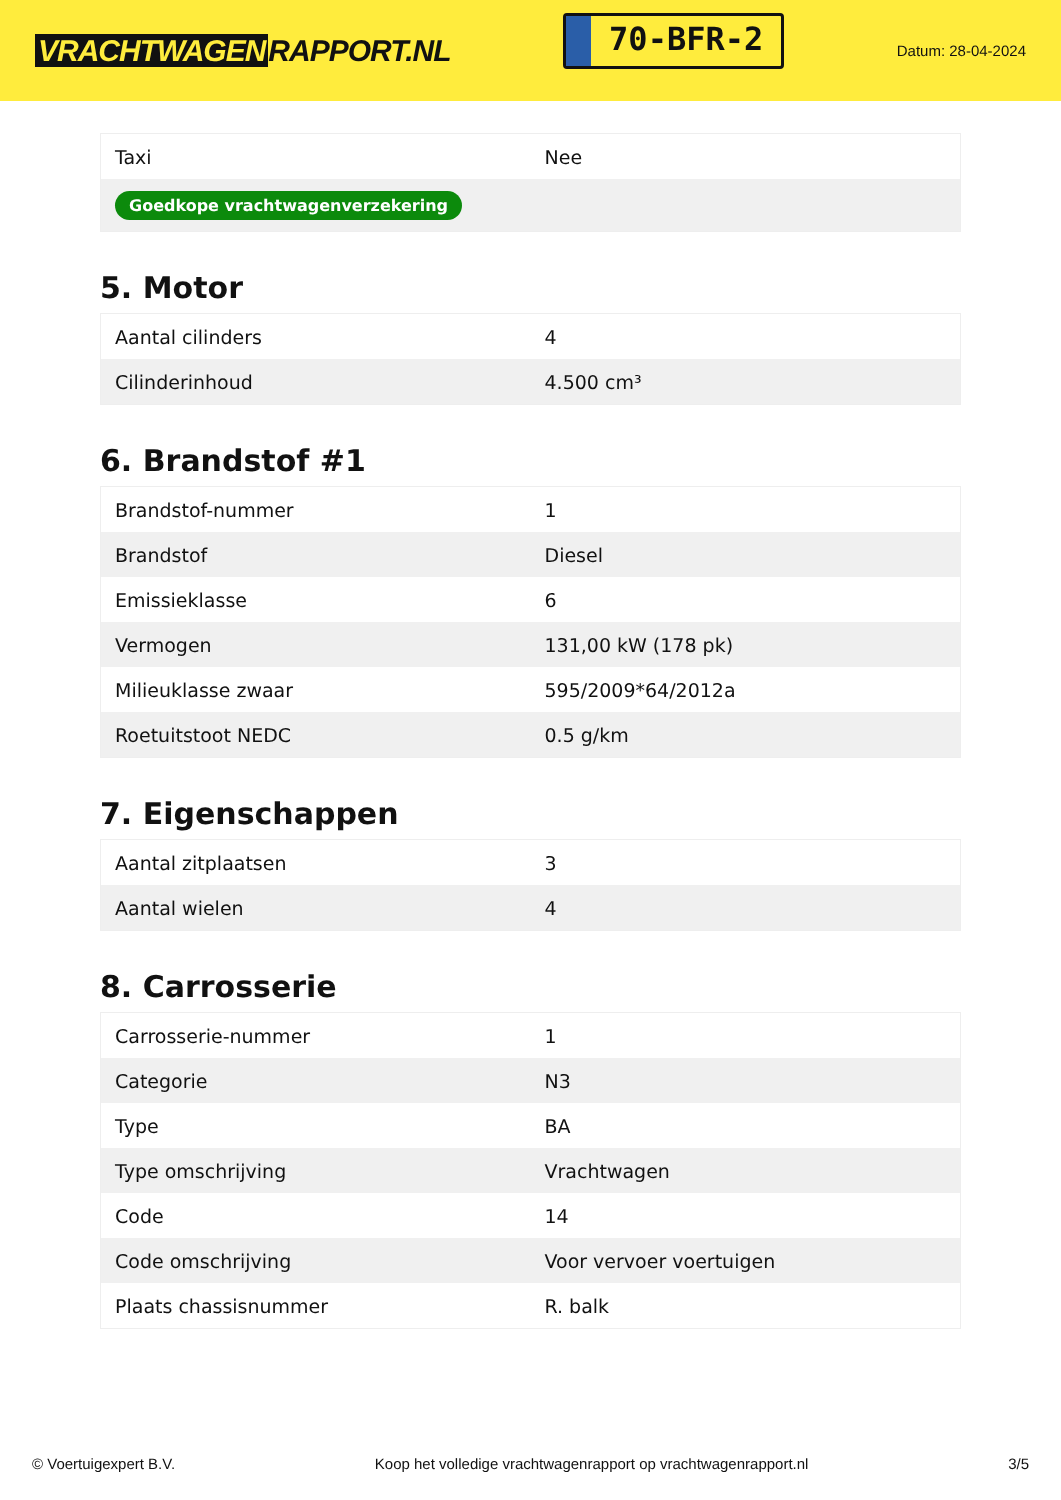VRACHTWAGEN RAPPORT.NL
70-BFR-2
Datum: 28-04-2024
| Taxi | Nee |
| Goedkope vrachtwagenverzekering | |
5. Motor
| Aantal cilinders | 4 |
| Cilinderinhoud | 4.500 cm³ |
6. Brandstof #1
| Brandstof-nummer | 1 |
| Brandstof | Diesel |
| Emissieklasse | 6 |
| Vermogen | 131,00 kW (178 pk) |
| Milieuklasse zwaar | 595/2009*64/2012a |
| Roetuitstoot NEDC | 0.5 g/km |
7. Eigenschappen
| Aantal zitplaatsen | 3 |
| Aantal wielen | 4 |
8. Carrosserie
| Carrosserie-nummer | 1 |
| Categorie | N3 |
| Type | BA |
| Type omschrijving | Vrachtwagen |
| Code | 14 |
| Code omschrijving | Voor vervoer voertuigen |
| Plaats chassisnummer | R. balk |
© Voertuigexpert B.V. Koop het volledige vrachtwagenrapport op vrachtwagenrapport.nl 3/5